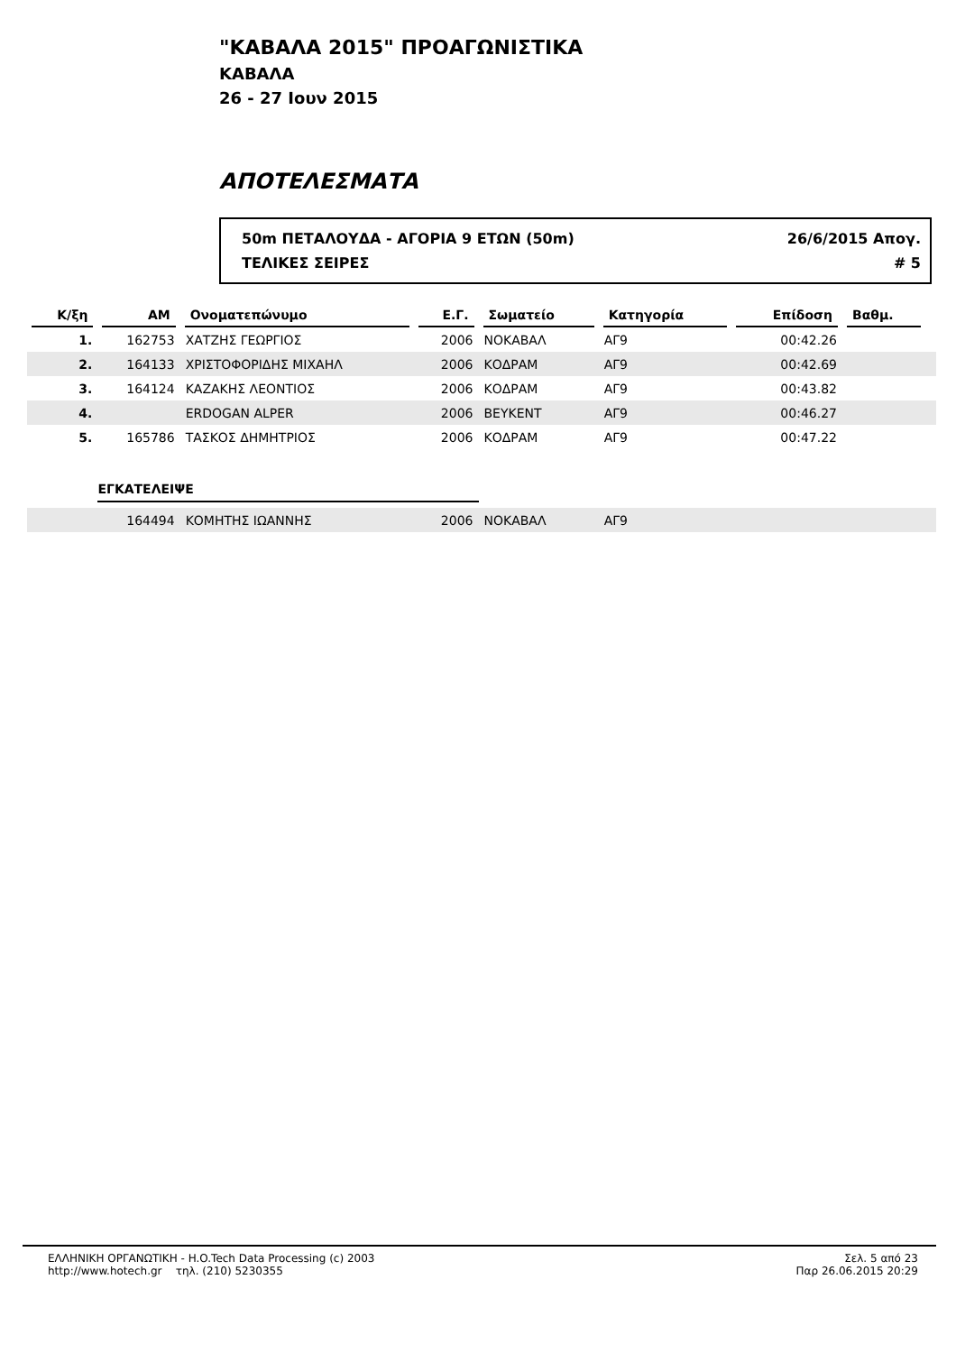"ΚΑΒΑΛΑ 2015" ΠΡΟΑΓΩΝΙΣΤΙΚΑ
ΚΑΒΑΛΑ
26 - 27 Ιουν 2015
ΑΠΟΤΕΛΕΣΜΑΤΑ
50m ΠΕΤΑΛΟΥΔΑ - ΑΓΟΡΙΑ 9 ΕΤΩΝ (50m) 26/6/2015 Απογ.
ΤΕΛΙΚΕΣ ΣΕΙΡΕΣ # 5
| Κ/ξη | ΑΜ | Ονοματεπώνυμο | Ε.Γ. | Σωματείο | Κατηγορία | Επίδοση | Βαθμ. | |
| --- | --- | --- | --- | --- | --- | --- | --- | --- |
| 1. | 162753 | ΧΑΤΖΗΣ ΓΕΩΡΓΙΟΣ | 2006 | ΝΟΚΑΒΑΛ | ΑΓ9 | 00:42.26 | | |
| 2. | 164133 | ΧΡΙΣΤΟΦΟΡΙΔΗΣ ΜΙΧΑΗΛ | 2006 | ΚΟΔΡΑΜ | ΑΓ9 | 00:42.69 | | |
| 3. | 164124 | ΚΑΖΑΚΗΣ ΛΕΟΝΤΙΟΣ | 2006 | ΚΟΔΡΑΜ | ΑΓ9 | 00:43.82 | | |
| 4. | | ERDOGAN ALPER | 2006 | ΒΕΥΚΕΝΤ | ΑΓ9 | 00:46.27 | | |
| 5. | 165786 | ΤΑΣΚΟΣ ΔΗΜΗΤΡΙΟΣ | 2006 | ΚΟΔΡΑΜ | ΑΓ9 | 00:47.22 | | |
| | ΕΓΚΑΤΕΛΕΙΨΕ | | | | | | | |
| | 164494 | ΚΟΜΗΤΗΣ ΙΩΑΝΝΗΣ | 2006 | ΝΟΚΑΒΑΛ | ΑΓ9 | | | |
ΕΛΛΗΝΙΚΗ ΟΡΓΑΝΩΤΙΚΗ - H.O.Tech Data Processing (c) 2003
http://www.hotech.gr τηλ. (210) 5230355
Σελ. 5 από 23
Παρ 26.06.2015 20:29